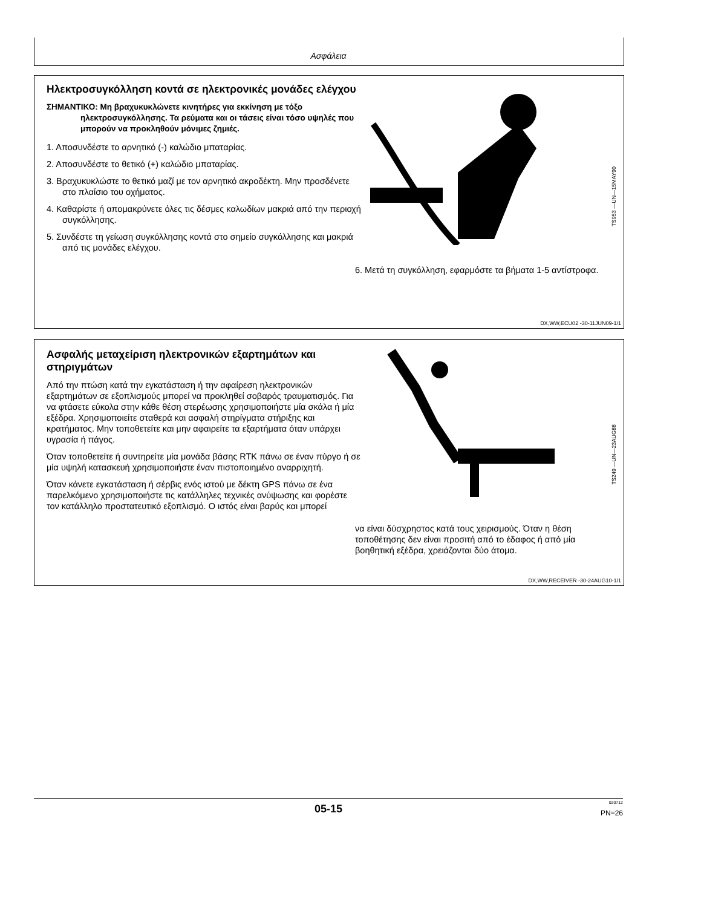Ασφάλεια
Ηλεκτροσυγκόλληση κοντά σε ηλεκτρονικές μονάδες ελέγχου
ΣΗΜΑΝΤΙΚΟ: Μη βραχυκυκλώνετε κινητήρες για εκκίνηση με τόξο ηλεκτροσυγκόλλησης. Τα ρεύματα και οι τάσεις είναι τόσο υψηλές που μπορούν να προκληθούν μόνιμες ζημιές.
1. Αποσυνδέστε το αρνητικό (-) καλώδιο μπαταρίας.
2. Αποσυνδέστε το θετικό (+) καλώδιο μπαταρίας.
3. Βραχυκυκλώστε το θετικό μαζί με τον αρνητικό ακροδέκτη. Μην προσδένετε στο πλαίσιο του οχήματος.
4. Καθαρίστε ή απομακρύνετε όλες τις δέσμες καλωδίων μακριά από την περιοχή συγκόλλησης.
5. Συνδέστε τη γείωση συγκόλλησης κοντά στο σημείο συγκόλλησης και μακριά από τις μονάδες ελέγχου.
TS953 —UN—15MAY90
6. Μετά τη συγκόλληση, εφαρμόστε τα βήματα 1-5 αντίστροφα.
DX,WW,ECU02 -30-11JUN09-1/1
Ασφαλής μεταχείριση ηλεκτρονικών εξαρτημάτων και στηριγμάτων
Από την πτώση κατά την εγκατάσταση ή την αφαίρεση ηλεκτρονικών εξαρτημάτων σε εξοπλισμούς μπορεί να προκληθεί σοβαρός τραυματισμός. Για να φτάσετε εύκολα στην κάθε θέση στερέωσης χρησιμοποιήστε μία σκάλα ή μία εξέδρα. Χρησιμοποιείτε σταθερά και ασφαλή στηρίγματα στήριξης και κρατήματος. Μην τοποθετείτε και μην αφαιρείτε τα εξαρτήματα όταν υπάρχει υγρασία ή πάγος.
Όταν τοποθετείτε ή συντηρείτε μία μονάδα βάσης RTK πάνω σε έναν πύργο ή σε μία υψηλή κατασκευή χρησιμοποιήστε έναν πιστοποιημένο αναρριχητή.
Όταν κάνετε εγκατάσταση ή σέρβις ενός ιστού με δέκτη GPS πάνω σε ένα παρελκόμενο χρησιμοποιήστε τις κατάλληλες τεχνικές ανύψωσης και φορέστε τον κατάλληλο προστατευτικό εξοπλισμό. Ο ιστός είναι βαρύς και μπορεί
TS249 —UN—23AUG88
να είναι δύσχρηστος κατά τους χειρισμούς. Όταν η θέση τοποθέτησης δεν είναι προσιτή από το έδαφος ή από μία βοηθητική εξέδρα, χρειάζονται δύο άτομα.
DX,WW,RECEIVER -30-24AUG10-1/1
05-15 020712
PN=26